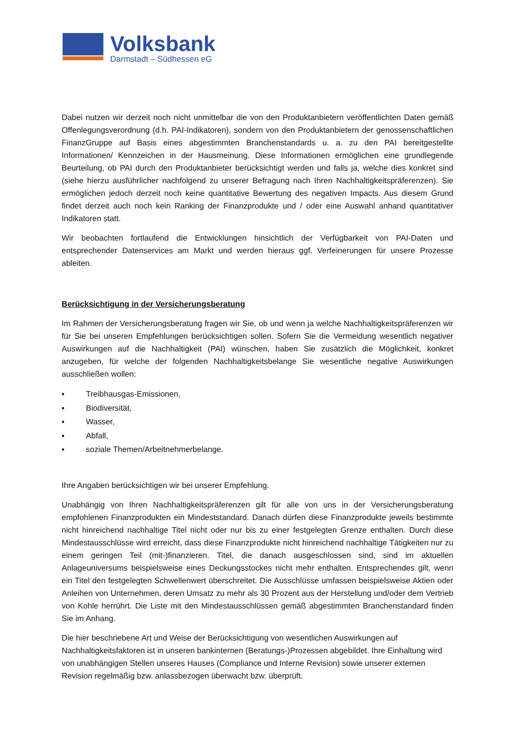Volksbank
Darmstadt – Südhessen eG
Dabei nutzen wir derzeit noch nicht unmittelbar die von den Produktanbietern veröffentlichten Daten gemäß Offenlegungsverordnung (d.h. PAI-Indikatoren), sondern von den Produktanbietern der genossenschaftlichen FinanzGruppe auf Basis eines abgestimmten Branchenstandards u. a. zu den PAI bereitgestellte Informationen/ Kennzeichen in der Hausmeinung. Diese Informationen ermöglichen eine grundlegende Beurteilung, ob PAI durch den Produktanbieter berücksichtigt werden und falls ja, welche dies konkret sind (siehe hierzu ausführlicher nachfolgend zu unserer Befragung nach Ihren Nachhaltigkeitspräferenzen). Sie ermöglichen jedoch derzeit noch keine quantitative Bewertung des negativen Impacts. Aus diesem Grund findet derzeit auch noch kein Ranking der Finanzprodukte und / oder eine Auswahl anhand quantitativer Indikatoren statt.
Wir beobachten fortlaufend die Entwicklungen hinsichtlich der Verfügbarkeit von PAI-Daten und entsprechender Datenservices am Markt und werden hieraus ggf. Verfeinerungen für unsere Prozesse ableiten.
Berücksichtigung in der Versicherungsberatung
Im Rahmen der Versicherungsberatung fragen wir Sie, ob und wenn ja welche Nachhaltigkeitspräferenzen wir für Sie bei unseren Empfehlungen berücksichtigen sollen. Sofern Sie die Vermeidung wesentlich negativer Auswirkungen auf die Nachhaltigkeit (PAI) wünschen, haben Sie zusätzlich die Möglichkeit, konkret anzugeben, für welche der folgenden Nachhaltigkeitsbelange Sie wesentliche negative Auswirkungen ausschließen wollen:
▪ Treibhausgas-Emissionen,
▪ Biodiversität,
▪ Wasser,
▪ Abfall,
▪ soziale Themen/Arbeitnehmerbelange.
Ihre Angaben berücksichtigen wir bei unserer Empfehlung.
Unabhängig von Ihren Nachhaltigkeitspräferenzen gilt für alle von uns in der Versicherungsberatung empfohlenen Finanzprodukten ein Mindeststandard. Danach dürfen diese Finanzprodukte jeweils bestimmte nicht hinreichend nachhaltige Titel nicht oder nur bis zu einer festgelegten Grenze enthalten. Durch diese Mindestausschlüsse wird erreicht, dass diese Finanzprodukte nicht hinreichend nachhaltige Tätigkeiten nur zu einem geringen Teil (mit-)finanzieren. Titel, die danach ausgeschlossen sind, sind im aktuellen Anlageuniversums beispielsweise eines Deckungsstockes nicht mehr enthalten. Entsprechendes gilt, wenn ein Titel den festgelegten Schwellenwert überschreitet. Die Ausschlüsse umfassen beispielsweise Aktien oder Anleihen von Unternehmen, deren Umsatz zu mehr als 30 Prozent aus der Herstellung und/oder dem Vertrieb von Kohle herrührt. Die Liste mit den Mindestausschlüssen gemäß abgestimmten Branchenstandard finden Sie im Anhang.
Die hier beschriebene Art und Weise der Berücksichtigung von wesentlichen Auswirkungen auf Nachhaltigkeitsfaktoren ist in unseren bankinternen (Beratungs-)Prozessen abgebildet. Ihre Einhaltung wird von unabhängigen Stellen unseres Hauses (Compliance und Interne Revision) sowie unserer externen Revision regelmäßig bzw. anlassbezogen überwacht bzw. überprüft.